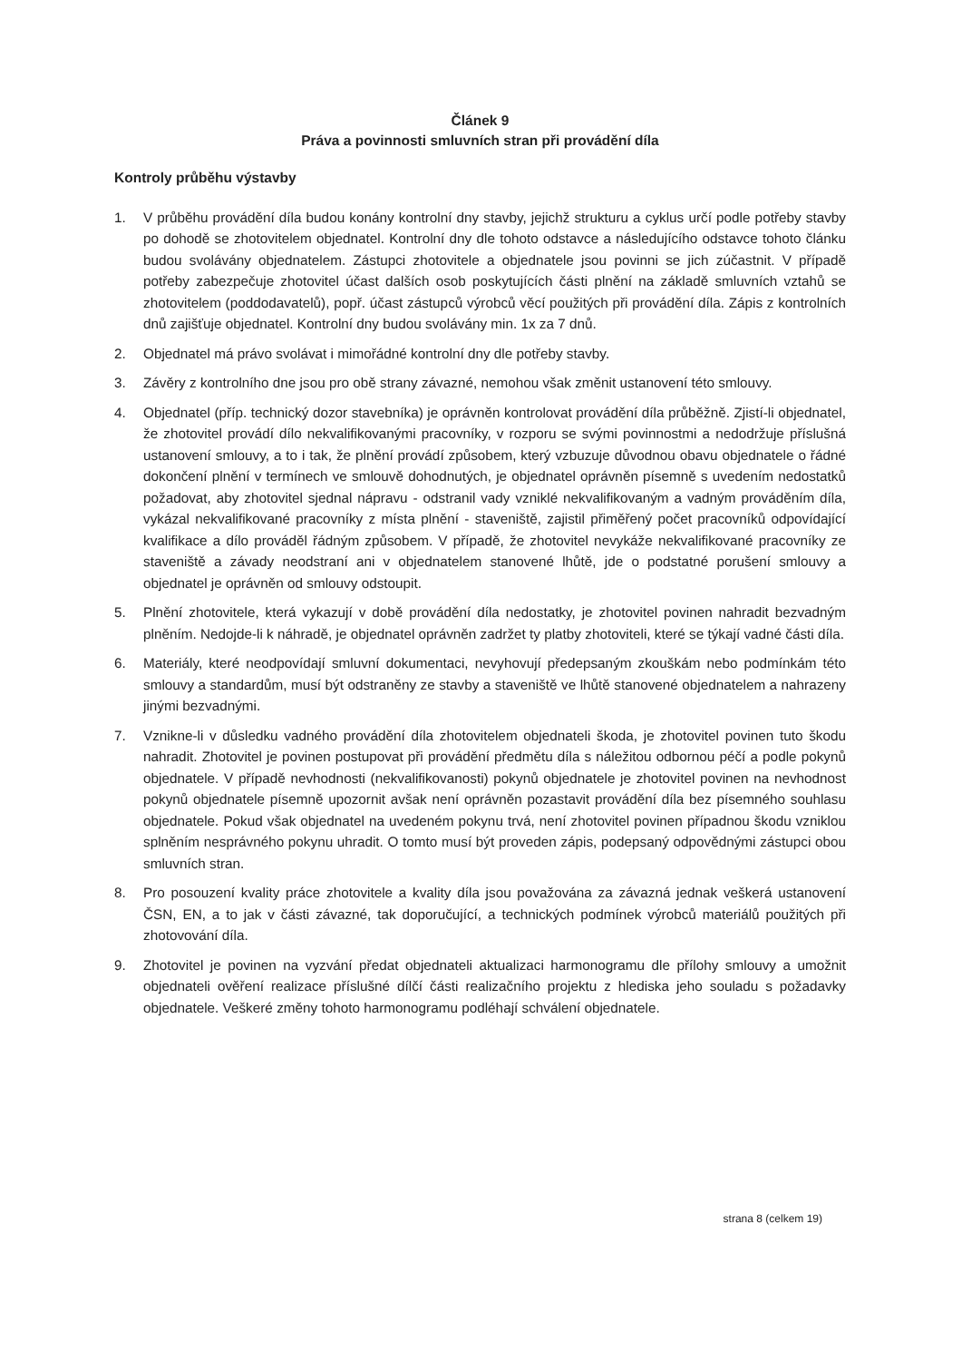Článek 9
Práva a povinnosti smluvních stran při provádění díla
Kontroly průběhu výstavby
1. V průběhu provádění díla budou konány kontrolní dny stavby, jejichž strukturu a cyklus určí podle potřeby stavby po dohodě se zhotovitelem objednatel. Kontrolní dny dle tohoto odstavce a následujícího odstavce tohoto článku budou svolávány objednatelem. Zástupci zhotovitele a objednatele jsou povinni se jich zúčastnit. V případě potřeby zabezpečuje zhotovitel účast dalších osob poskytujících části plnění na základě smluvních vztahů se zhotovitelem (poddodavatelů), popř. účast zástupců výrobců věcí použitých při provádění díla. Zápis z kontrolních dnů zajišťuje objednatel. Kontrolní dny budou svolávány min. 1x za 7 dnů.
2. Objednatel má právo svolávat i mimořádné kontrolní dny dle potřeby stavby.
3. Závěry z kontrolního dne jsou pro obě strany závazné, nemohou však změnit ustanovení této smlouvy.
4. Objednatel (příp. technický dozor stavebníka) je oprávněn kontrolovat provádění díla průběžně. Zjistí-li objednatel, že zhotovitel provádí dílo nekvalifikovanými pracovníky, v rozporu se svými povinnostmi a nedodržuje příslušná ustanovení smlouvy, a to i tak, že plnění provádí způsobem, který vzbuzuje důvodnou obavu objednatele o řádné dokončení plnění v termínech ve smlouvě dohodnutých, je objednatel oprávněn písemně s uvedením nedostatků požadovat, aby zhotovitel sjednal nápravu - odstranil vady vzniklé nekvalifikovaným a vadným prováděním díla, vykázal nekvalifikované pracovníky z místa plnění - staveniště, zajistil přiměřený počet pracovníků odpovídající kvalifikace a dílo prováděl řádným způsobem. V případě, že zhotovitel nevykáže nekvalifikované pracovníky ze staveniště a závady neodstraní ani v objednatelem stanovené lhůtě, jde o podstatné porušení smlouvy a objednatel je oprávněn od smlouvy odstoupit.
5. Plnění zhotovitele, která vykazují v době provádění díla nedostatky, je zhotovitel povinen nahradit bezvadným plněním. Nedojde-li k náhradě, je objednatel oprávněn zadržet ty platby zhotoviteli, které se týkají vadné části díla.
6. Materiály, které neodpovídají smluvní dokumentaci, nevyhovují předepsaným zkouškám nebo podmínkám této smlouvy a standardům, musí být odstraněny ze stavby a staveniště ve lhůtě stanovené objednatelem a nahrazeny jinými bezvadnými.
7. Vznikne-li v důsledku vadného provádění díla zhotovitelem objednateli škoda, je zhotovitel povinen tuto škodu nahradit. Zhotovitel je povinen postupovat při provádění předmětu díla s náležitou odbornou péčí a podle pokynů objednatele. V případě nevhodnosti (nekvalifikovanosti) pokynů objednatele je zhotovitel povinen na nevhodnost pokynů objednatele písemně upozornit avšak není oprávněn pozastavit provádění díla bez písemného souhlasu objednatele. Pokud však objednatel na uvedeném pokynu trvá, není zhotovitel povinen případnou škodu vzniklou splněním nesprávného pokynu uhradit. O tomto musí být proveden zápis, podepsaný odpovědnými zástupci obou smluvních stran.
8. Pro posouzení kvality práce zhotovitele a kvality díla jsou považována za závazná jednak veškerá ustanovení ČSN, EN, a to jak v části závazné, tak doporučující, a technických podmínek výrobců materiálů použitých při zhotovování díla.
9. Zhotovitel je povinen na vyzvání předat objednateli aktualizaci harmonogramu dle přílohy smlouvy a umožnit objednateli ověření realizace příslušné dílčí části realizačního projektu z hlediska jeho souladu s požadavky objednatele. Veškeré změny tohoto harmonogramu podléhají schválení objednatele.
strana 8 (celkem 19)